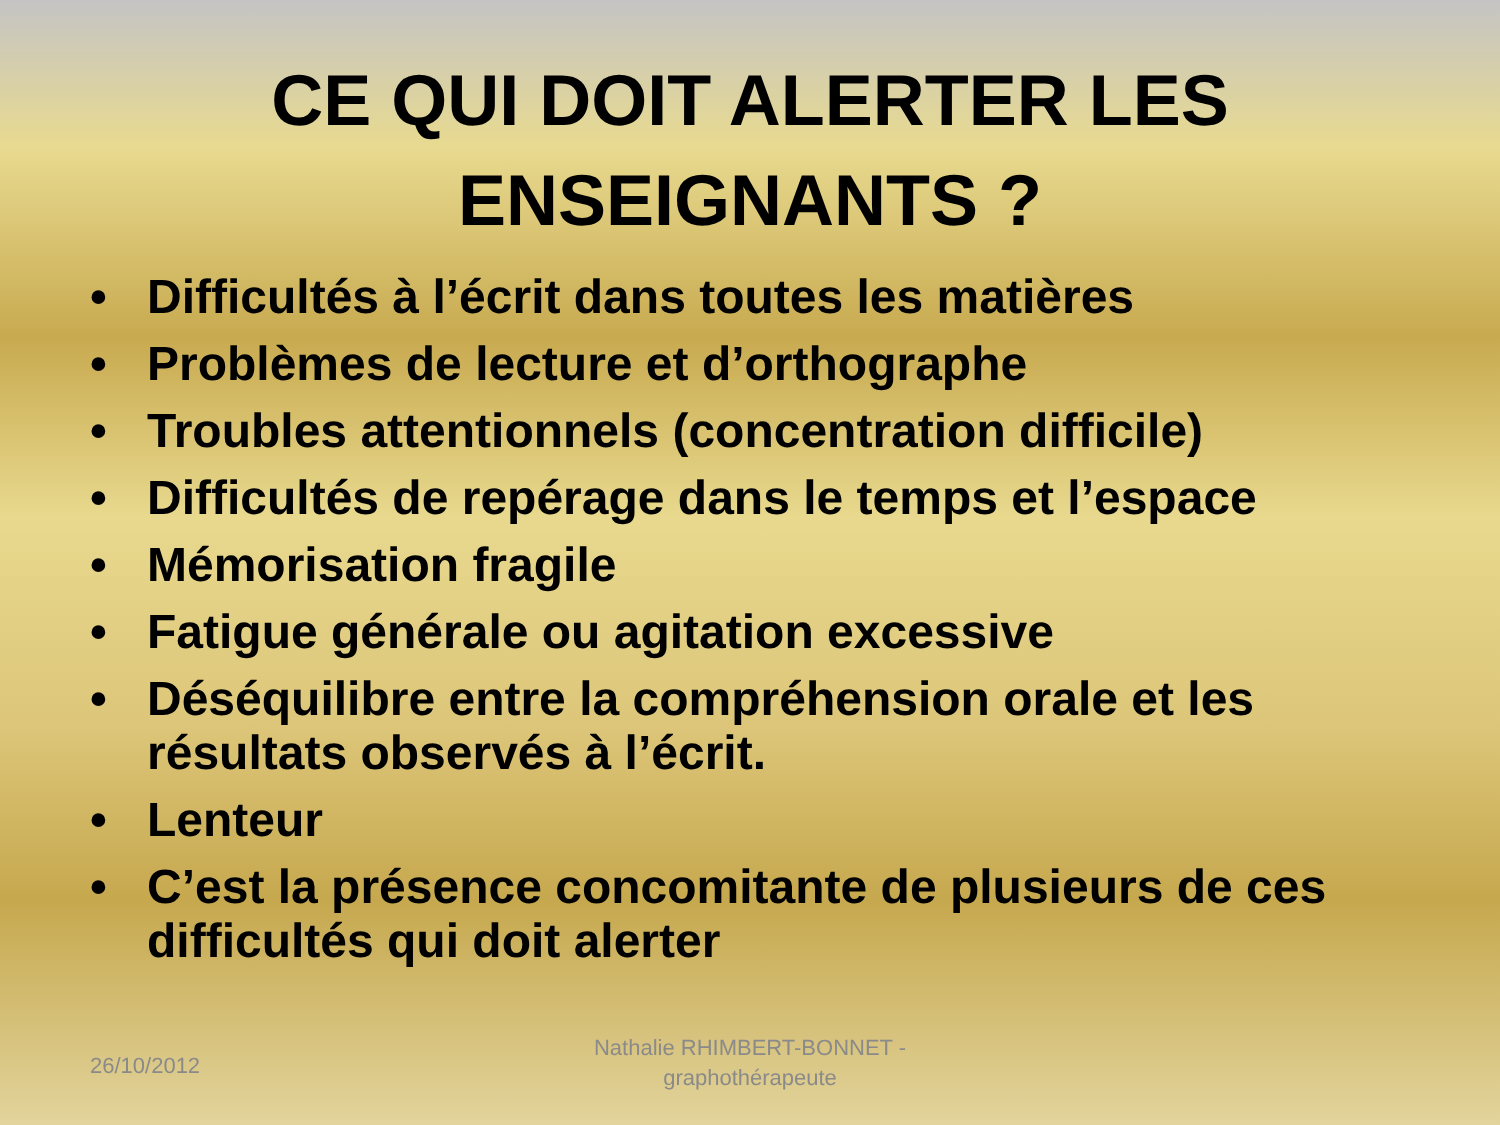CE QUI DOIT ALERTER LES
ENSEIGNANTS ?
• Difficultés à l’écrit dans toutes les matières
• Problèmes de lecture et d’orthographe
• Troubles attentionnels (concentration difficile)
• Difficultés de repérage dans le temps et l’espace
• Mémorisation fragile
• Fatigue générale ou agitation excessive
• Déséquilibre entre la compréhension orale et les résultats observés à l’écrit.
• Lenteur
• C’est la présence concomitante de plusieurs de ces difficultés qui doit alerter
26/10/2012
Nathalie RHIMBERT-BONNET -
graphothérapeute